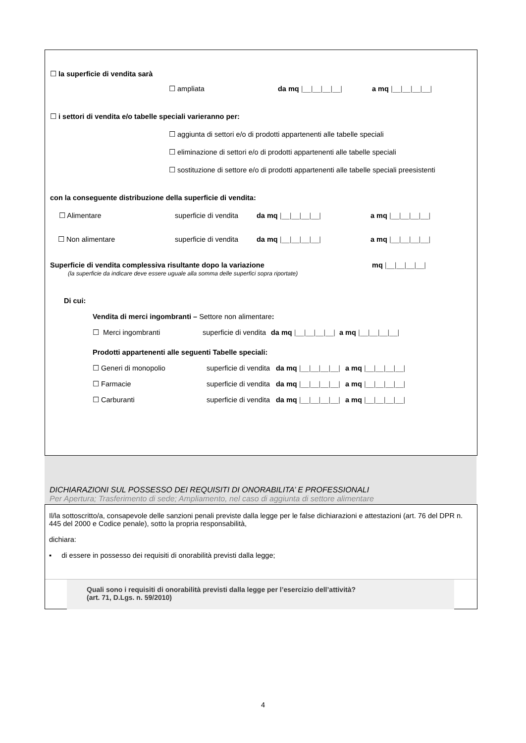☐ la superficie di vendita sarà
☐ ampliata da mq |__|__|__|__| a mq |__|__|__|__|
☐ i settori di vendita e/o tabelle speciali varieranno per:
☐ aggiunta di settori e/o di prodotti appartenenti alle tabelle speciali
☐ eliminazione di settori e/o di prodotti appartenenti alle tabelle speciali
☐ sostituzione di settore e/o di prodotti appartenenti alle tabelle speciali preesistenti
con la conseguente distribuzione della superficie di vendita:
☐ Alimentare superficie di vendita da mq |__|__|__|__| a mq |__|__|__|__|
☐ Non alimentare superficie di vendita da mq |__|__|__|__| a mq |__|__|__|__|
Superficie di vendita complessiva risultante dopo la variazione mq |__|__|__|__|
(la superficie da indicare deve essere uguale alla somma delle superfici sopra riportate)
Di cui:
Vendita di merci ingombranti – Settore non alimentare:
☐ Merci ingombranti superficie di vendita da mq |__|__|__|__| a mq |__|__|__|__|
Prodotti appartenenti alle seguenti Tabelle speciali:
☐ Generi di monopolio superficie di vendita da mq |__|__|__|__| a mq |__|__|__|__|
☐ Farmacie superficie di vendita da mq |__|__|__|__| a mq |__|__|__|__|
☐ Carburanti superficie di vendita da mq |__|__|__|__| a mq |__|__|__|__|
DICHIARAZIONI SUL POSSESSO DEI REQUISITI DI ONORABILITA’ E PROFESSIONALI
Per Apertura; Trasferimento di sede; Ampliamento, nel caso di aggiunta di settore alimentare
Il/la sottoscritto/a, consapevole delle sanzioni penali previste dalla legge per le false dichiarazioni e attestazioni (art. 76 del DPR n. 445 del 2000 e Codice penale), sotto la propria responsabilità,
dichiara:
▪ di essere in possesso dei requisiti di onorabilità previsti dalla legge;
Quali sono i requisiti di onorabilità previsti dalla legge per l’esercizio dell’attività?
(art. 71, D.Lgs. n. 59/2010)
4